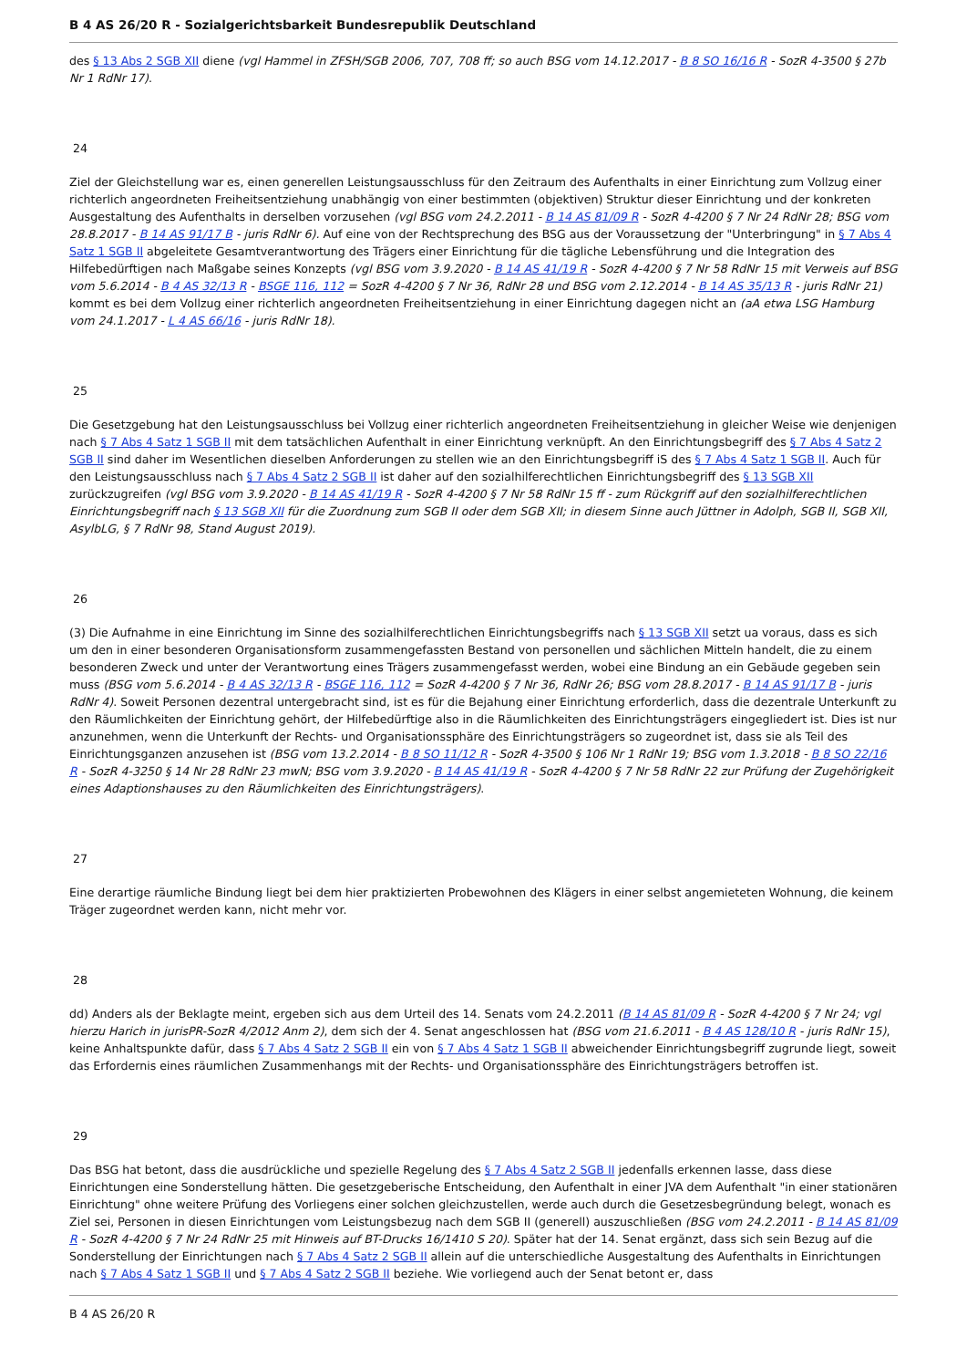B 4 AS 26/20 R - Sozialgerichtsbarkeit Bundesrepublik Deutschland
des § 13 Abs 2 SGB XII diene (vgl Hammel in ZFSH/SGB 2006, 707, 708 ff; so auch BSG vom 14.12.2017 - B 8 SO 16/16 R - SozR 4-3500 § 27b Nr 1 RdNr 17).
24
Ziel der Gleichstellung war es, einen generellen Leistungsausschluss für den Zeitraum des Aufenthalts in einer Einrichtung zum Vollzug einer richterlich angeordneten Freiheitsentziehung unabhängig von einer bestimmten (objektiven) Struktur dieser Einrichtung und der konkreten Ausgestaltung des Aufenthalts in derselben vorzusehen (vgl BSG vom 24.2.2011 - B 14 AS 81/09 R - SozR 4-4200 § 7 Nr 24 RdNr 28; BSG vom 28.8.2017 - B 14 AS 91/17 B - juris RdNr 6). Auf eine von der Rechtsprechung des BSG aus der Voraussetzung der "Unterbringung" in § 7 Abs 4 Satz 1 SGB II abgeleitete Gesamtverantwortung des Trägers einer Einrichtung für die tägliche Lebensführung und die Integration des Hilfebedürftigen nach Maßgabe seines Konzepts (vgl BSG vom 3.9.2020 - B 14 AS 41/19 R - SozR 4-4200 § 7 Nr 58 RdNr 15 mit Verweis auf BSG vom 5.6.2014 - B 4 AS 32/13 R - BSGE 116, 112 = SozR 4-4200 § 7 Nr 36, RdNr 28 und BSG vom 2.12.2014 - B 14 AS 35/13 R - juris RdNr 21) kommt es bei dem Vollzug einer richterlich angeordneten Freiheitsentziehung in einer Einrichtung dagegen nicht an (aA etwa LSG Hamburg vom 24.1.2017 - L 4 AS 66/16 - juris RdNr 18).
25
Die Gesetzgebung hat den Leistungsausschluss bei Vollzug einer richterlich angeordneten Freiheitsentziehung in gleicher Weise wie denjenigen nach § 7 Abs 4 Satz 1 SGB II mit dem tatsächlichen Aufenthalt in einer Einrichtung verknüpft. An den Einrichtungsbegriff des § 7 Abs 4 Satz 2 SGB II sind daher im Wesentlichen dieselben Anforderungen zu stellen wie an den Einrichtungsbegriff iS des § 7 Abs 4 Satz 1 SGB II. Auch für den Leistungsausschluss nach § 7 Abs 4 Satz 2 SGB II ist daher auf den sozialhilferechtlichen Einrichtungsbegriff des § 13 SGB XII zurückzugreifen (vgl BSG vom 3.9.2020 - B 14 AS 41/19 R - SozR 4-4200 § 7 Nr 58 RdNr 15 ff - zum Rückgriff auf den sozialhilferechtlichen Einrichtungsbegriff nach § 13 SGB XII für die Zuordnung zum SGB II oder dem SGB XII; in diesem Sinne auch Jüttner in Adolph, SGB II, SGB XII, AsylbLG, § 7 RdNr 98, Stand August 2019).
26
(3) Die Aufnahme in eine Einrichtung im Sinne des sozialhilferechtlichen Einrichtungsbegriffs nach § 13 SGB XII setzt ua voraus, dass es sich um den in einer besonderen Organisationsform zusammengefassten Bestand von personellen und sächlichen Mitteln handelt, die zu einem besonderen Zweck und unter der Verantwortung eines Trägers zusammengefasst werden, wobei eine Bindung an ein Gebäude gegeben sein muss (BSG vom 5.6.2014 - B 4 AS 32/13 R - BSGE 116, 112 = SozR 4-4200 § 7 Nr 36, RdNr 26; BSG vom 28.8.2017 - B 14 AS 91/17 B - juris RdNr 4). Soweit Personen dezentral untergebracht sind, ist es für die Bejahung einer Einrichtung erforderlich, dass die dezentrale Unterkunft zu den Räumlichkeiten der Einrichtung gehört, der Hilfebedürftige also in die Räumlichkeiten des Einrichtungsträgers eingegliedert ist. Dies ist nur anzunehmen, wenn die Unterkunft der Rechts- und Organisationssphäre des Einrichtungsträgers so zugeordnet ist, dass sie als Teil des Einrichtungsganzen anzusehen ist (BSG vom 13.2.2014 - B 8 SO 11/12 R - SozR 4-3500 § 106 Nr 1 RdNr 19; BSG vom 1.3.2018 - B 8 SO 22/16 R - SozR 4-3250 § 14 Nr 28 RdNr 23 mwN; BSG vom 3.9.2020 - B 14 AS 41/19 R - SozR 4-4200 § 7 Nr 58 RdNr 22 zur Prüfung der Zugehörigkeit eines Adaptionshauses zu den Räumlichkeiten des Einrichtungsträgers).
27
Eine derartige räumliche Bindung liegt bei dem hier praktizierten Probewohnen des Klägers in einer selbst angemieteten Wohnung, die keinem Träger zugeordnet werden kann, nicht mehr vor.
28
dd) Anders als der Beklagte meint, ergeben sich aus dem Urteil des 14. Senats vom 24.2.2011 (B 14 AS 81/09 R - SozR 4-4200 § 7 Nr 24; vgl hierzu Harich in jurisPR-SozR 4/2012 Anm 2), dem sich der 4. Senat angeschlossen hat (BSG vom 21.6.2011 - B 4 AS 128/10 R - juris RdNr 15), keine Anhaltspunkte dafür, dass § 7 Abs 4 Satz 2 SGB II ein von § 7 Abs 4 Satz 1 SGB II abweichender Einrichtungsbegriff zugrunde liegt, soweit das Erfordernis eines räumlichen Zusammenhangs mit der Rechts- und Organisationssphäre des Einrichtungsträgers betroffen ist.
29
Das BSG hat betont, dass die ausdrückliche und spezielle Regelung des § 7 Abs 4 Satz 2 SGB II jedenfalls erkennen lasse, dass diese Einrichtungen eine Sonderstellung hätten. Die gesetzgeberische Entscheidung, den Aufenthalt in einer JVA dem Aufenthalt "in einer stationären Einrichtung" ohne weitere Prüfung des Vorliegens einer solchen gleichzustellen, werde auch durch die Gesetzesbegründung belegt, wonach es Ziel sei, Personen in diesen Einrichtungen vom Leistungsbezug nach dem SGB II (generell) auszuschließen (BSG vom 24.2.2011 - B 14 AS 81/09 R - SozR 4-4200 § 7 Nr 24 RdNr 25 mit Hinweis auf BT-Drucks 16/1410 S 20). Später hat der 14. Senat ergänzt, dass sich sein Bezug auf die Sonderstellung der Einrichtungen nach § 7 Abs 4 Satz 2 SGB II allein auf die unterschiedliche Ausgestaltung des Aufenthalts in Einrichtungen nach § 7 Abs 4 Satz 1 SGB II und § 7 Abs 4 Satz 2 SGB II beziehe. Wie vorliegend auch der Senat betont er, dass
B 4 AS 26/20 R